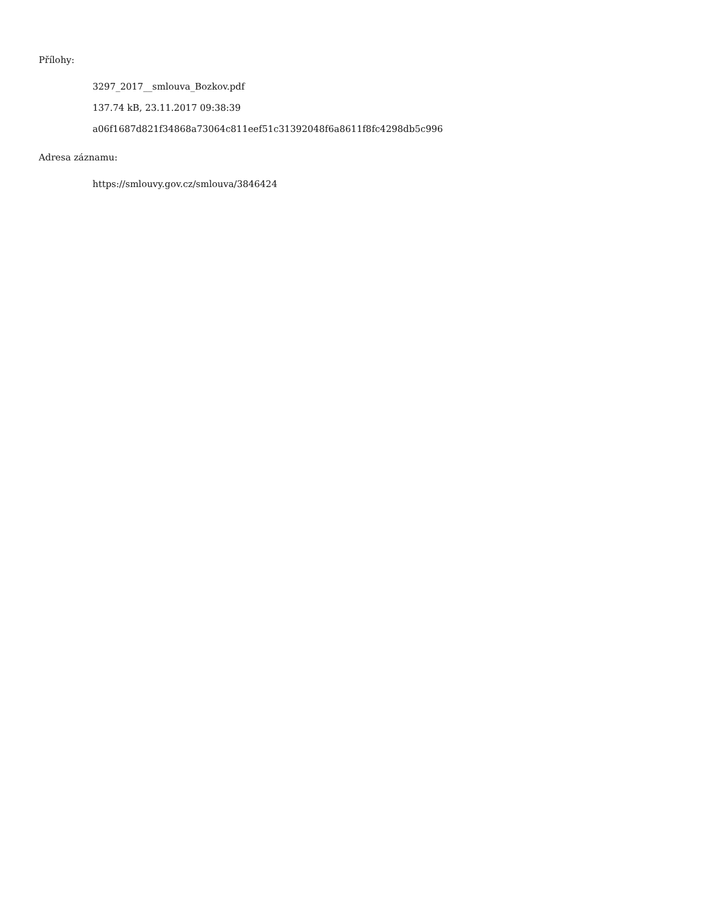Přílohy:
3297_2017__smlouva_Bozkov.pdf
137.74 kB, 23.11.2017 09:38:39
a06f1687d821f34868a73064c811eef51c31392048f6a8611f8fc4298db5c996
Adresa záznamu:
https://smlouvy.gov.cz/smlouva/3846424